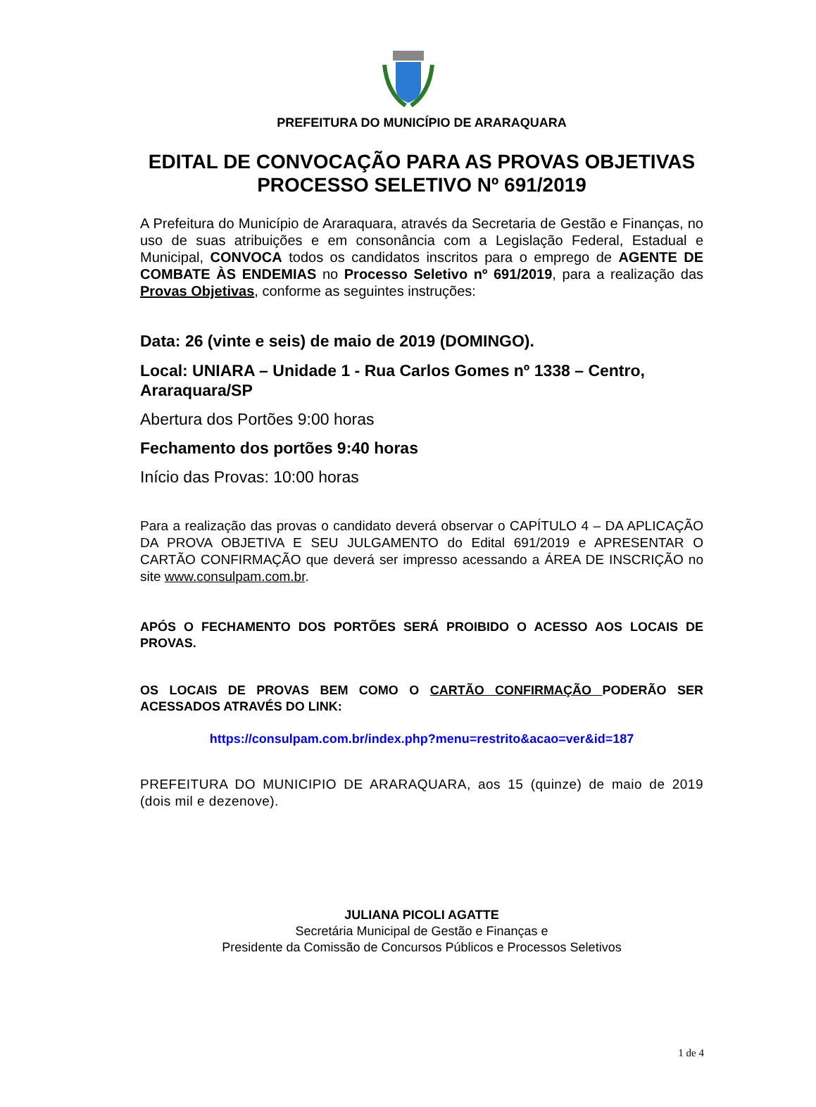PREFEITURA DO MUNICÍPIO DE ARARAQUARA
EDITAL DE CONVOCAÇÃO PARA AS PROVAS OBJETIVAS
PROCESSO SELETIVO Nº 691/2019
A Prefeitura do Município de Araraquara, através da Secretaria de Gestão e Finanças, no uso de suas atribuições e em consonância com a Legislação Federal, Estadual e Municipal, CONVOCA todos os candidatos inscritos para o emprego de AGENTE DE COMBATE ÀS ENDEMIAS no Processo Seletivo nº 691/2019, para a realização das Provas Objetivas, conforme as seguintes instruções:
Data: 26 (vinte e seis) de maio de 2019 (DOMINGO).
Local: UNIARA – Unidade 1 - Rua Carlos Gomes nº 1338 – Centro, Araraquara/SP
Abertura dos Portões 9:00 horas
Fechamento dos portões 9:40 horas
Início das Provas: 10:00 horas
Para a realização das provas o candidato deverá observar o CAPÍTULO 4 – DA APLICAÇÃO DA PROVA OBJETIVA E SEU JULGAMENTO do Edital 691/2019 e APRESENTAR O CARTÃO CONFIRMAÇÃO que deverá ser impresso acessando a ÁREA DE INSCRIÇÃO no site www.consulpam.com.br.
APÓS O FECHAMENTO DOS PORTÕES SERÁ PROIBIDO O ACESSO AOS LOCAIS DE PROVAS.
OS LOCAIS DE PROVAS BEM COMO O CARTÃO CONFIRMAÇÃO PODERÃO SER ACESSADOS ATRAVÉS DO LINK:
https://consulpam.com.br/index.php?menu=restrito&acao=ver&id=187
PREFEITURA DO MUNICIPIO DE ARARAQUARA, aos 15 (quinze) de maio de 2019 (dois mil e dezenove).
JULIANA PICOLI AGATTE
Secretária Municipal de Gestão e Finanças e
Presidente da Comissão de Concursos Públicos e Processos Seletivos
1 de 4